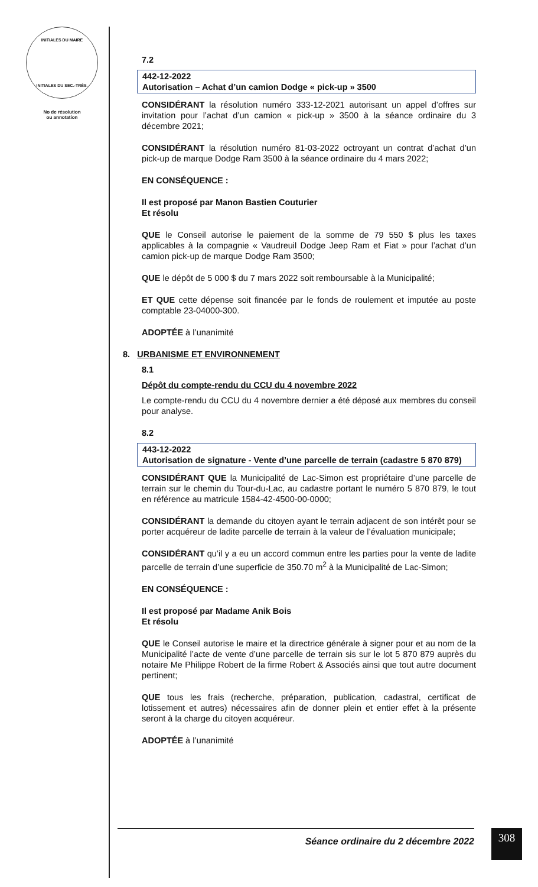INITIALES DU MAIRE
INITIALES DU SEC.-TRÉS.
No de résolution
ou annotation
7.2
442-12-2022
Autorisation – Achat d’un camion Dodge « pick-up » 3500
CONSIDÉRANT la résolution numéro 333-12-2021 autorisant un appel d’offres sur invitation pour l’achat d’un camion « pick-up » 3500 à la séance ordinaire du 3 décembre 2021;
CONSIDÉRANT la résolution numéro 81-03-2022 octroyant un contrat d’achat d’un pick-up de marque Dodge Ram 3500 à la séance ordinaire du 4 mars 2022;
EN CONSÉQUENCE :
Il est proposé par Manon Bastien Couturier
Et résolu
QUE le Conseil autorise le paiement de la somme de 79 550 $ plus les taxes applicables à la compagnie « Vaudreuil Dodge Jeep Ram et Fiat » pour l’achat d’un camion pick-up de marque Dodge Ram 3500;
QUE le dépôt de 5 000 $ du 7 mars 2022 soit remboursable à la Municipalité;
ET QUE cette dépense soit financée par le fonds de roulement et imputée au poste comptable 23-04000-300.
ADOPTÉE à l’unanimité
8. URBANISME ET ENVIRONNEMENT
8.1
Dépôt du compte-rendu du CCU du 4 novembre 2022
Le compte-rendu du CCU du 4 novembre dernier a été déposé aux membres du conseil pour analyse.
8.2
443-12-2022
Autorisation de signature - Vente d’une parcelle de terrain (cadastre 5 870 879)
CONSIDÉRANT QUE la Municipalité de Lac-Simon est propriétaire d’une parcelle de terrain sur le chemin du Tour-du-Lac, au cadastre portant le numéro 5 870 879, le tout en référence au matricule 1584-42-4500-00-0000;
CONSIDÉRANT la demande du citoyen ayant le terrain adjacent de son intérêt pour se porter acquéreur de ladite parcelle de terrain à la valeur de l’évaluation municipale;
CONSIDÉRANT qu’il y a eu un accord commun entre les parties pour la vente de ladite parcelle de terrain d’une superficie de 350.70 m<sup>2</sup> à la Municipalité de Lac-Simon;
EN CONSÉQUENCE :
Il est proposé par Madame Anik Bois
Et résolu
QUE le Conseil autorise le maire et la directrice générale à signer pour et au nom de la Municipalité l’acte de vente d’une parcelle de terrain sis sur le lot 5 870 879 auprès du notaire Me Philippe Robert de la firme Robert & Associés ainsi que tout autre document pertinent;
QUE tous les frais (recherche, préparation, publication, cadastral, certificat de lotissement et autres) nécessaires afin de donner plein et entier effet à la présente seront à la charge du citoyen acquéreur.
ADOPTÉE à l’unanimité
Séance ordinaire du 2 décembre 2022 308